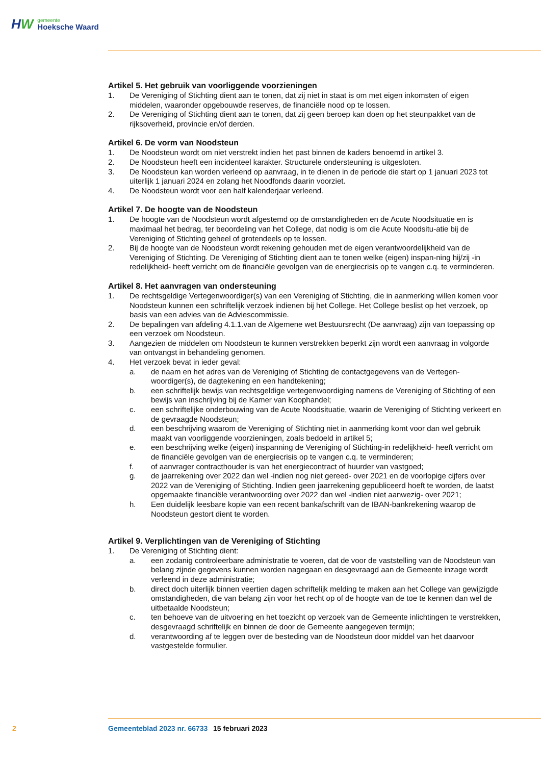HW
gemeente
Hoeksche Waard
Artikel 5. Het gebruik van voorliggende voorzieningen
1. De Vereniging of Stichting dient aan te tonen, dat zij niet in staat is om met eigen inkomsten of eigen middelen, waaronder opgebouwde reserves, de financiële nood op te lossen.
2. De Vereniging of Stichting dient aan te tonen, dat zij geen beroep kan doen op het steunpakket van de rijksoverheid, provincie en/of derden.
Artikel 6. De vorm van Noodsteun
1. De Noodsteun wordt om niet verstrekt indien het past binnen de kaders benoemd in artikel 3.
2. De Noodsteun heeft een incidenteel karakter. Structurele ondersteuning is uitgesloten.
3. De Noodsteun kan worden verleend op aanvraag, in te dienen in de periode die start op 1 januari 2023 tot uiterlijk 1 januari 2024 en zolang het Noodfonds daarin voorziet.
4. De Noodsteun wordt voor een half kalenderjaar verleend.
Artikel 7. De hoogte van de Noodsteun
1. De hoogte van de Noodsteun wordt afgestemd op de omstandigheden en de Acute Noodsituatie en is maximaal het bedrag, ter beoordeling van het College, dat nodig is om die Acute Noodsitu-atie bij de Vereniging of Stichting geheel of grotendeels op te lossen.
2. Bij de hoogte van de Noodsteun wordt rekening gehouden met de eigen verantwoordelijkheid van de Vereniging of Stichting. De Vereniging of Stichting dient aan te tonen welke (eigen) inspan-ning hij/zij -in redelijkheid- heeft verricht om de financiële gevolgen van de energiecrisis op te vangen c.q. te verminderen.
Artikel 8. Het aanvragen van ondersteuning
1. De rechtsgeldige Vertegenwoordiger(s) van een Vereniging of Stichting, die in aanmerking willen komen voor Noodsteun kunnen een schriftelijk verzoek indienen bij het College. Het College beslist op het verzoek, op basis van een advies van de Adviescommissie.
2. De bepalingen van afdeling 4.1.1.van de Algemene wet Bestuursrecht (De aanvraag) zijn van toepassing op een verzoek om Noodsteun.
3. Aangezien de middelen om Noodsteun te kunnen verstrekken beperkt zijn wordt een aanvraag in volgorde van ontvangst in behandeling genomen.
4. Het verzoek bevat in ieder geval:
a. de naam en het adres van de Vereniging of Stichting de contactgegevens van de Vertegen-woordiger(s), de dagtekening en een handtekening;
b. een schriftelijk bewijs van rechtsgeldige vertegenwoordiging namens de Vereniging of Stichting of een bewijs van inschrijving bij de Kamer van Koophandel;
c. een schriftelijke onderbouwing van de Acute Noodsituatie, waarin de Vereniging of Stichting verkeert en de gevraagde Noodsteun;
d. een beschrijving waarom de Vereniging of Stichting niet in aanmerking komt voor dan wel gebruik maakt van voorliggende voorzieningen, zoals bedoeld in artikel 5;
e. een beschrijving welke (eigen) inspanning de Vereniging of Stichting-in redelijkheid- heeft verricht om de financiële gevolgen van de energiecrisis op te vangen c.q. te verminderen;
f. of aanvrager contracthouder is van het energiecontract of huurder van vastgoed;
g. de jaarrekening over 2022 dan wel -indien nog niet gereed- over 2021 en de voorlopige cijfers over 2022 van de Vereniging of Stichting. Indien geen jaarrekening gepubliceerd hoeft te worden, de laatst opgemaakte financiële verantwoording over 2022 dan wel -indien niet aanwezig- over 2021;
h. Een duidelijk leesbare kopie van een recent bankafschrift van de IBAN-bankrekening waarop de Noodsteun gestort dient te worden.
Artikel 9. Verplichtingen van de Vereniging of Stichting
1. De Vereniging of Stichting dient:
a. een zodanig controleerbare administratie te voeren, dat de voor de vaststelling van de Noodsteun van belang zijnde gegevens kunnen worden nagegaan en desgevraagd aan de Gemeente inzage wordt verleend in deze administratie;
b. direct doch uiterlijk binnen veertien dagen schriftelijk melding te maken aan het College van gewijzigde omstandigheden, die van belang zijn voor het recht op of de hoogte van de toe te kennen dan wel de uitbetaalde Noodsteun;
c. ten behoeve van de uitvoering en het toezicht op verzoek van de Gemeente inlichtingen te verstrekken, desgevraagd schriftelijk en binnen de door de Gemeente aangegeven termijn;
d. verantwoording af te leggen over de besteding van de Noodsteun door middel van het daarvoor vastgestelde formulier.
2 Gemeenteblad 2023 nr. 66733 15 februari 2023